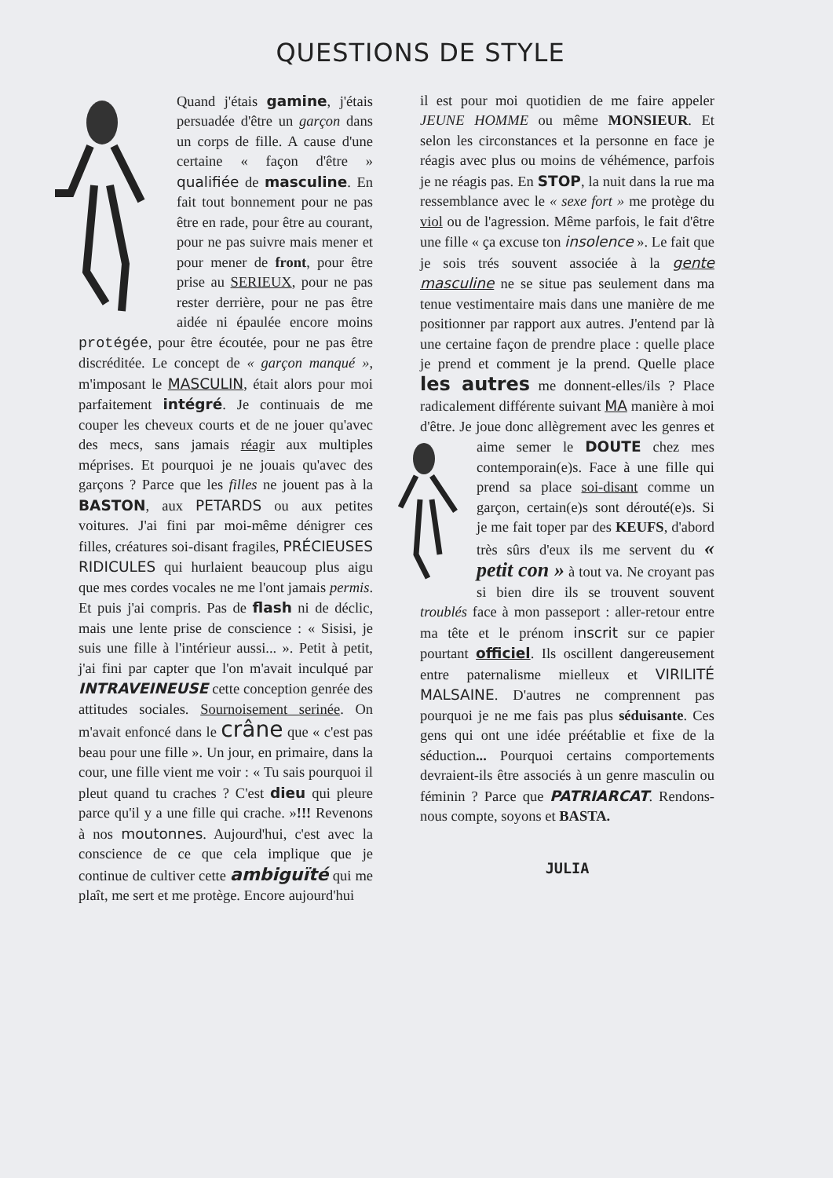QUESTIONS DE STYLE
Quand j'étais gamine, j'étais persuadée d'être un garçon dans un corps de fille. A cause d'une certaine « façon d'être » qualifiée de masculine. En fait tout bonnement pour ne pas être en rade, pour être au courant, pour ne pas suivre mais mener et pour mener de front, pour être prise au SERIEUX, pour ne pas rester derrière, pour ne pas être aidée ni épaulée encore moins protégée, pour être écoutée, pour ne pas être discréditée. Le concept de « garçon manqué », m'imposant le MASCULIN, était alors pour moi parfaitement intégré. Je continuais de me couper les cheveux courts et de ne jouer qu'avec des mecs, sans jamais réagir aux multiples méprises. Et pourquoi je ne jouais qu'avec des garçons ? Parce que les filles ne jouent pas à la BASTON, aux PETARDS ou aux petites voitures. J'ai fini par moi-même dénigrer ces filles, créatures soi-disant fragiles, PRÉCIEUSES RIDICULES qui hurlaient beaucoup plus aigu que mes cordes vocales ne me l'ont jamais permis. Et puis j'ai compris. Pas de flash ni de déclic, mais une lente prise de conscience : « Sisisi, je suis une fille à l'intérieur aussi... ». Petit à petit, j'ai fini par capter que l'on m'avait inculqué par INTRAVEINEUSE cette conception genrée des attitudes sociales. Sournoisement serinée. On m'avait enfoncé dans le crâne que « c'est pas beau pour une fille ». Un jour, en primaire, dans la cour, une fille vient me voir : « Tu sais pourquoi il pleut quand tu craches ? C'est dieu qui pleure parce qu'il y a une fille qui crache. »!!! Revenons à nos moutonnes. Aujourd'hui, c'est avec la conscience de ce que cela implique que je continue de cultiver cette ambiguïté qui me plaît, me sert et me protège. Encore aujourd'hui
il est pour moi quotidien de me faire appeler JEUNE HOMME ou même MONSIEUR. Et selon les circonstances et la personne en face je réagis avec plus ou moins de véhémence, parfois je ne réagis pas. En STOP, la nuit dans la rue ma ressemblance avec le « sexe fort » me protège du viol ou de l'agression. Même parfois, le fait d'être une fille « ça excuse ton insolence ». Le fait que je sois trés souvent associée à la gente masculine ne se situe pas seulement dans ma tenue vestimentaire mais dans une manière de me positionner par rapport aux autres. J'entend par là une certaine façon de prendre place : quelle place je prend et comment je la prend. Quelle place les autres me donnent-elles/ils ? Place radicalement différente suivant MA manière à moi d'être. Je joue donc allègrement avec les genres et aime semer le DOUTE chez mes contemporain(e)s. Face à une fille qui prend sa place soi-disant comme un garçon, certain(e)s sont dérouté(e)s. Si je me fait toper par des KEUFS, d'abord très sûrs d'eux ils me servent du « petit con » à tout va. Ne croyant pas si bien dire ils se trouvent souvent troublés face à mon passeport : aller-retour entre ma tête et le prénom inscrit sur ce papier pourtant officiel. Ils oscillent dangereusement entre paternalisme mielleux et VIRILITÉ MALSAINE. D'autres ne comprennent pas pourquoi je ne me fais pas plus séduisante. Ces gens qui ont une idée préétablie et fixe de la séduction... Pourquoi certains comportements devraient-ils être associés à un genre masculin ou féminin ? Parce que PATRIARCAT. Rendons-nous compte, soyons et BASTA.
JULIA